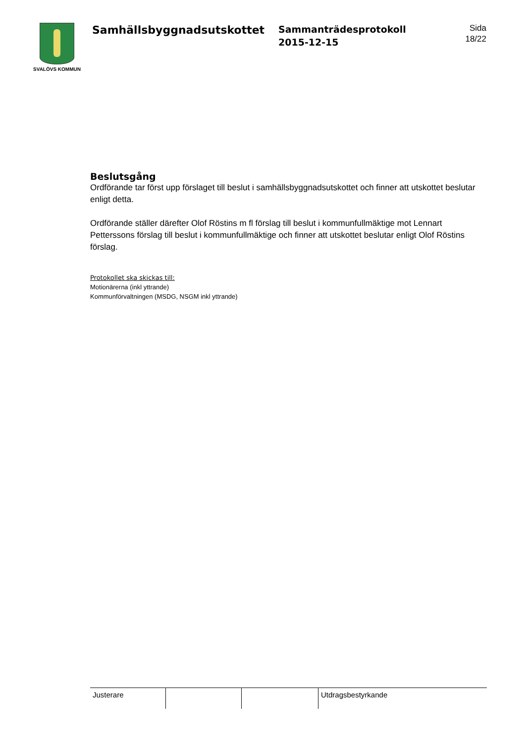SVALÖVS KOMMUN
Samhällsbyggnadsutskottet
Sammanträdesprotokoll
2015-12-15
Sida
18/22
Beslutsgång
Ordförande tar först upp förslaget till beslut i samhällsbyggnadsutskottet och finner att utskottet beslutar enligt detta.
Ordförande ställer därefter Olof Röstins m fl förslag till beslut i kommunfullmäktige mot Lennart Petterssons förslag till beslut i kommunfullmäktige och finner att utskottet beslutar enligt Olof Röstins förslag.
Protokollet ska skickas till:
Motionärerna (inkl yttrande)
Kommunförvaltningen (MSDG, NSGM inkl yttrande)
| Justerare | | | Utdragsbestyrkande |